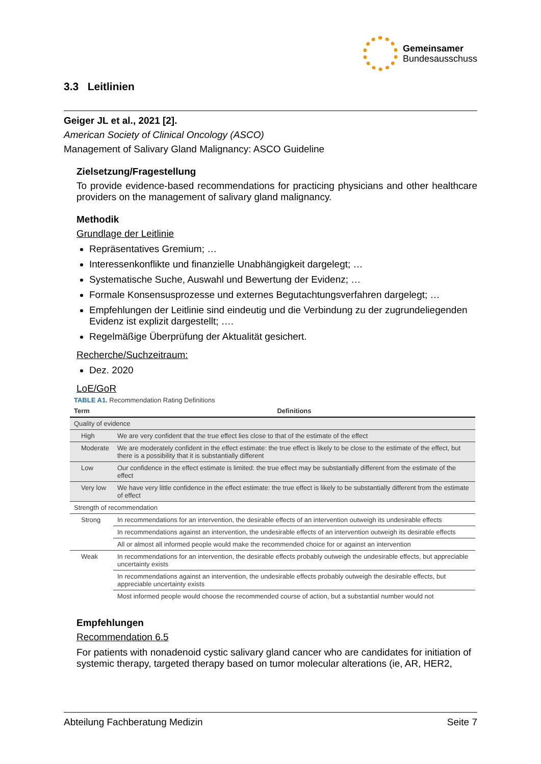Gemeinsamer
Bundesausschuss
3.3 Leitlinien
Geiger JL et al., 2021 [2].
American Society of Clinical Oncology (ASCO)
Management of Salivary Gland Malignancy: ASCO Guideline
Zielsetzung/Fragestellung
To provide evidence-based recommendations for practicing physicians and other healthcare providers on the management of salivary gland malignancy.
Methodik
Grundlage der Leitlinie
Repräsentatives Gremium; …
Interessenkonflikte und finanzielle Unabhängigkeit dargelegt; …
Systematische Suche, Auswahl und Bewertung der Evidenz; …
Formale Konsensusprozesse und externes Begutachtungsverfahren dargelegt; …
Empfehlungen der Leitlinie sind eindeutig und die Verbindung zu der zugrundeliegenden Evidenz ist explizit dargestellt; ….
Regelmäßige Überprüfung der Aktualität gesichert.
Recherche/Suchzeitraum:
Dez. 2020
LoE/GoR
TABLE A1. Recommendation Rating Definitions
| Term | Definitions |
| --- | --- |
| Quality of evidence | |
| High | We are very confident that the true effect lies close to that of the estimate of the effect |
| Moderate | We are moderately confident in the effect estimate: the true effect is likely to be close to the estimate of the effect, but there is a possibility that it is substantially different |
| Low | Our confidence in the effect estimate is limited: the true effect may be substantially different from the estimate of the effect |
| Very low | We have very little confidence in the effect estimate: the true effect is likely to be substantially different from the estimate of effect |
| Strength of recommendation | |
| Strong | In recommendations for an intervention, the desirable effects of an intervention outweigh its undesirable effects |
| | In recommendations against an intervention, the undesirable effects of an intervention outweigh its desirable effects |
| | All or almost all informed people would make the recommended choice for or against an intervention |
| Weak | In recommendations for an intervention, the desirable effects probably outweigh the undesirable effects, but appreciable uncertainty exists |
| | In recommendations against an intervention, the undesirable effects probably outweigh the desirable effects, but appreciable uncertainty exists |
| | Most informed people would choose the recommended course of action, but a substantial number would not |
Empfehlungen
Recommendation 6.5
For patients with nonadenoid cystic salivary gland cancer who are candidates for initiation of systemic therapy, targeted therapy based on tumor molecular alterations (ie, AR, HER2,
Abteilung Fachberatung Medizin Seite 7